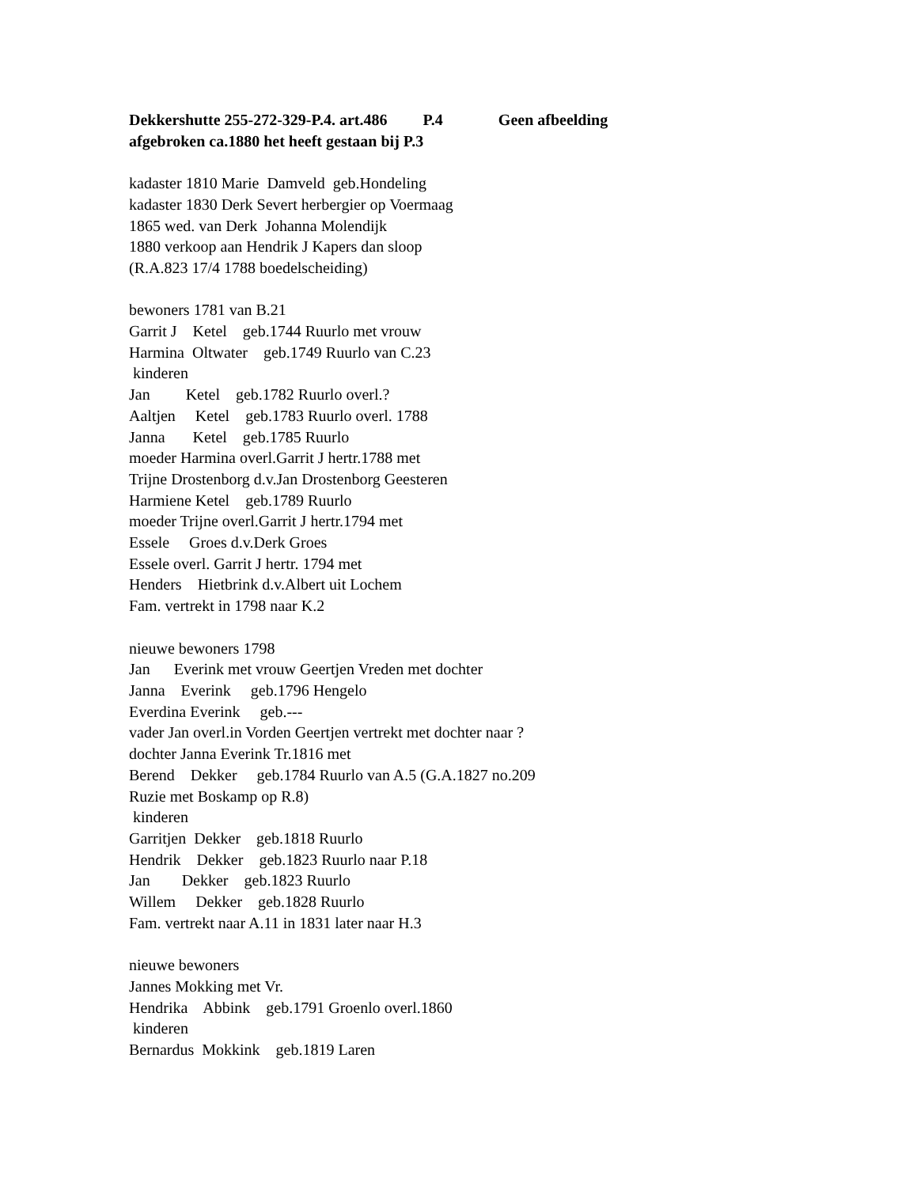Dekkershutte 255-272-329-P.4. art.486 P.4 Geen afbeelding afgebroken ca.1880 het heeft gestaan bij P.3 kadaster 1810 Marie Damveld geb.Hondeling kadaster 1830 Derk Severt herbergier op Voermaag 1865 wed. van Derk Johanna Molendijk 1880 verkoop aan Hendrik J Kapers dan sloop (R.A.823 17/4 1788 boedelscheiding) bewoners 1781 van B.21 Garrit J Ketel geb.1744 Ruurlo met vrouw Harmina Oltwater geb.1749 Ruurlo van C.23 kinderen Jan Ketel geb.1782 Ruurlo overl.? Aaltjen Ketel geb.1783 Ruurlo overl. 1788 Janna Ketel geb.1785 Ruurlo moeder Harmina overl.Garrit J hertr.1788 met Trijne Drostenborg d.v.Jan Drostenborg Geesteren Harmiene Ketel geb.1789 Ruurlo moeder Trijne overl.Garrit J hertr.1794 met Essele Groes d.v.Derk Groes Essele overl. Garrit J hertr. 1794 met Henders Hietbrink d.v.Albert uit Lochem Fam. vertrekt in 1798 naar K.2 nieuwe bewoners 1798 Jan Everink met vrouw Geertjen Vreden met dochter Janna Everink geb.1796 Hengelo Everdina Everink geb.--- vader Jan overl.in Vorden Geertjen vertrekt met dochter naar ? dochter Janna Everink Tr.1816 met Berend Dekker geb.1784 Ruurlo van A.5 (G.A.1827 no.209 Ruzie met Boskamp op R.8) kinderen Garritjen Dekker geb.1818 Ruurlo Hendrik Dekker geb.1823 Ruurlo naar P.18 Jan Dekker geb.1823 Ruurlo Willem Dekker geb.1828 Ruurlo Fam. vertrekt naar A.11 in 1831 later naar H.3 nieuwe bewoners Jannes Mokking met Vr. Hendrika Abbink geb.1791 Groenlo overl.1860 kinderen Bernardus Mokkink geb.1819 Laren